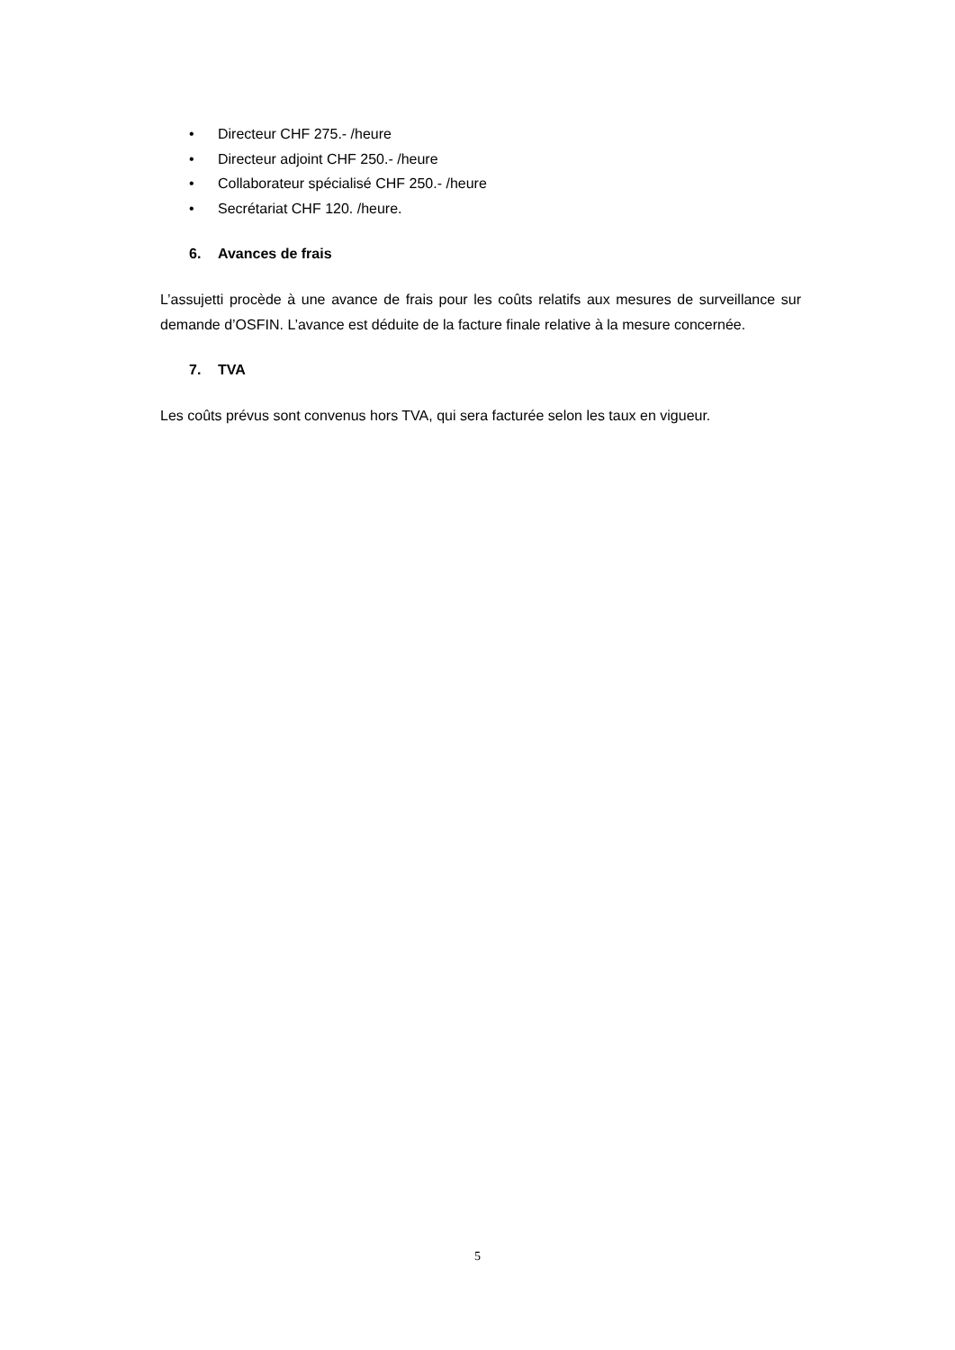• Directeur CHF 275.- /heure
• Directeur adjoint CHF 250.- /heure
• Collaborateur spécialisé CHF 250.- /heure
• Secrétariat CHF 120. /heure.
6. Avances de frais
L’assujetti procède à une avance de frais pour les coûts relatifs aux mesures de surveillance sur demande d’OSFIN. L’avance est déduite de la facture finale relative à la mesure concernée.
7. TVA
Les coûts prévus sont convenus hors TVA, qui sera facturée selon les taux en vigueur.
5